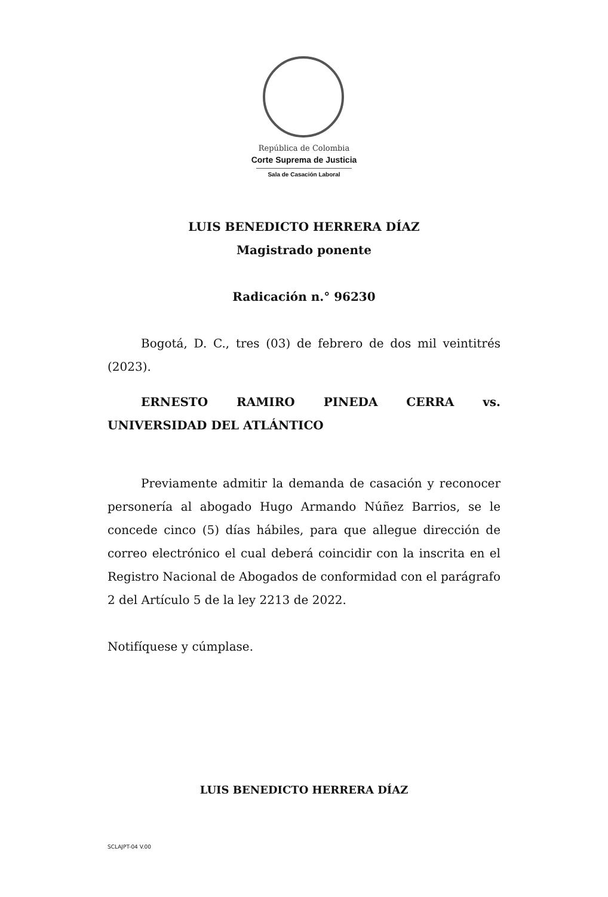República de Colombia
Corte Suprema de Justicia
Sala de Casación Laboral
LUIS BENEDICTO HERRERA DÍAZ
Magistrado ponente
Radicación n.° 96230
Bogotá, D. C., tres (03) de febrero de dos mil veintitrés (2023).
ERNESTO RAMIRO PINEDA CERRA vs. UNIVERSIDAD DEL ATLÁNTICO
Previamente admitir la demanda de casación y reconocer personería al abogado Hugo Armando Núñez Barrios, se le concede cinco (5) días hábiles, para que allegue dirección de correo electrónico el cual deberá coincidir con la inscrita en el Registro Nacional de Abogados de conformidad con el parágrafo 2 del Artículo 5 de la ley 2213 de 2022.
Notifíquese y cúmplase.
LUIS BENEDICTO HERRERA DÍAZ
SCLAJPT-04 V.00